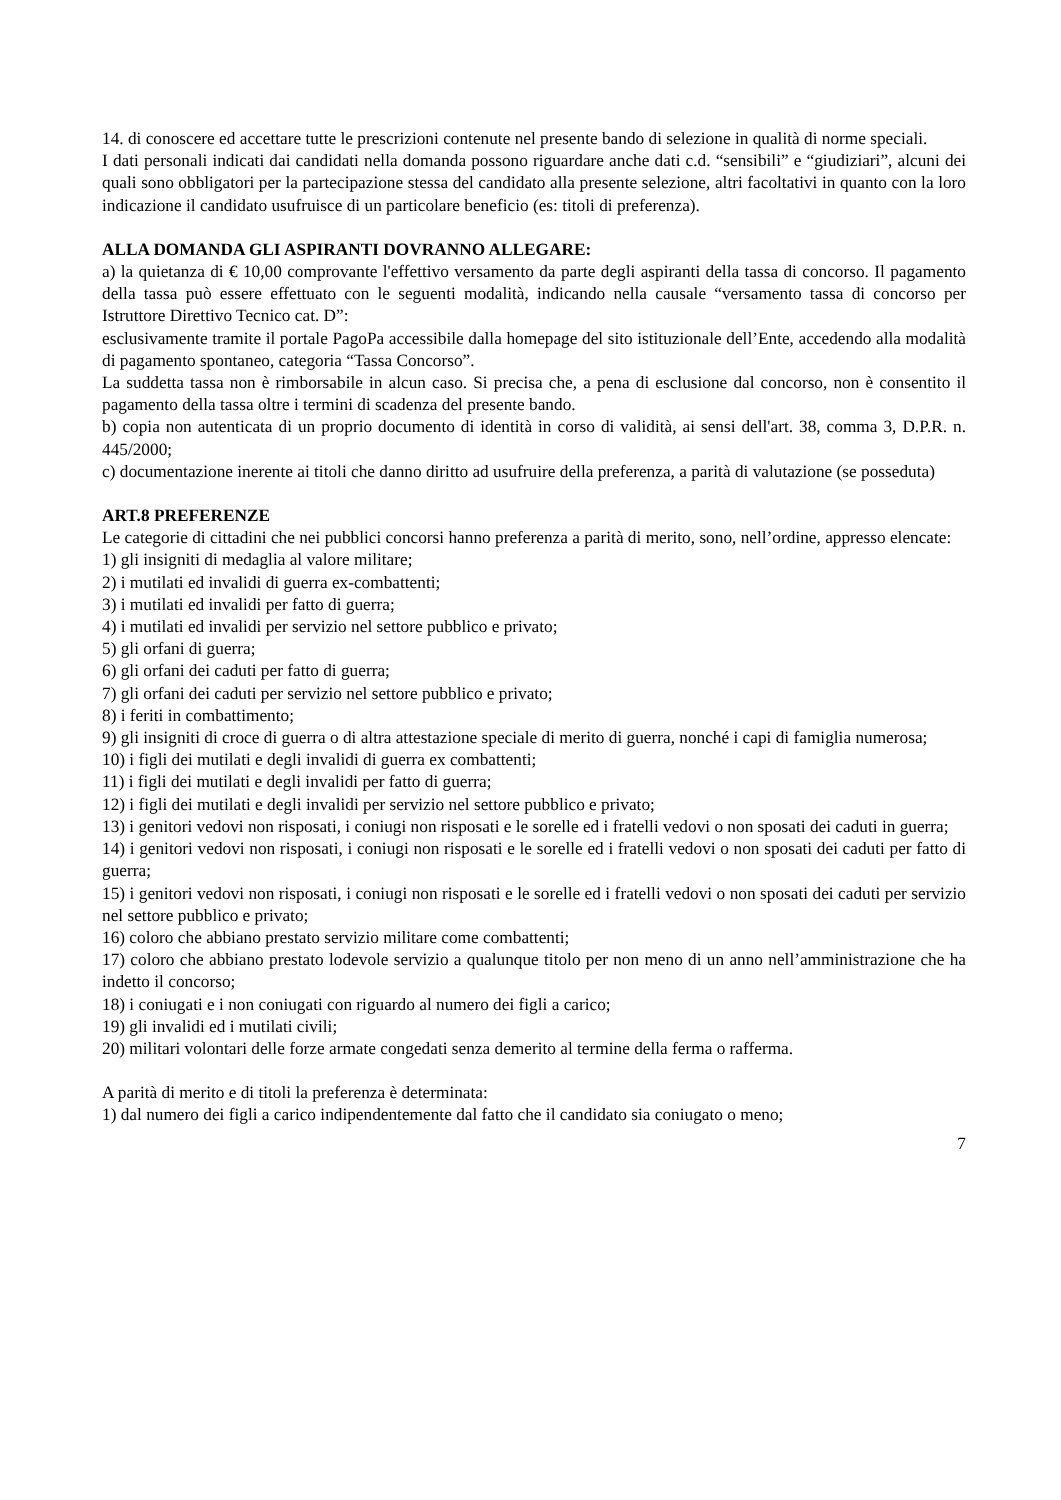14. di conoscere ed accettare tutte le prescrizioni contenute nel presente bando di selezione in qualità di norme speciali.
I dati personali indicati dai candidati nella domanda possono riguardare anche dati c.d. “sensibili” e “giudiziari”, alcuni dei quali sono obbligatori per la partecipazione stessa del candidato alla presente selezione, altri facoltativi in quanto con la loro indicazione il candidato usufruisce di un particolare beneficio (es: titoli di preferenza).
ALLA DOMANDA GLI ASPIRANTI DOVRANNO ALLEGARE:
a) la quietanza di € 10,00 comprovante l'effettivo versamento da parte degli aspiranti della tassa di concorso. Il pagamento della tassa può essere effettuato con le seguenti modalità, indicando nella causale “versamento tassa di concorso per Istruttore Direttivo Tecnico cat. D”:
esclusivamente tramite il portale PagoPa accessibile dalla homepage del sito istituzionale dell’Ente, accedendo alla modalità di pagamento spontaneo, categoria “Tassa Concorso”.
La suddetta tassa non è rimborsabile in alcun caso. Si precisa che, a pena di esclusione dal concorso, non è consentito il pagamento della tassa oltre i termini di scadenza del presente bando.
b) copia non autenticata di un proprio documento di identità in corso di validità, ai sensi dell'art. 38, comma 3, D.P.R. n. 445/2000;
c) documentazione inerente ai titoli che danno diritto ad usufruire della preferenza, a parità di valutazione (se posseduta)
ART.8 PREFERENZE
Le categorie di cittadini che nei pubblici concorsi hanno preferenza a parità di merito, sono, nell’ordine, appresso elencate:
1) gli insigniti di medaglia al valore militare;
2) i mutilati ed invalidi di guerra ex-combattenti;
3) i mutilati ed invalidi per fatto di guerra;
4) i mutilati ed invalidi per servizio nel settore pubblico e privato;
5) gli orfani di guerra;
6) gli orfani dei caduti per fatto di guerra;
7) gli orfani dei caduti per servizio nel settore pubblico e privato;
8) i feriti in combattimento;
9) gli insigniti di croce di guerra o di altra attestazione speciale di merito di guerra, nonché i capi di famiglia numerosa;
10) i figli dei mutilati e degli invalidi di guerra ex combattenti;
11) i figli dei mutilati e degli invalidi per fatto di guerra;
12) i figli dei mutilati e degli invalidi per servizio nel settore pubblico e privato;
13) i genitori vedovi non risposati, i coniugi non risposati e le sorelle ed i fratelli vedovi o non sposati dei caduti in guerra;
14) i genitori vedovi non risposati, i coniugi non risposati e le sorelle ed i fratelli vedovi o non sposati dei caduti per fatto di guerra;
15) i genitori vedovi non risposati, i coniugi non risposati e le sorelle ed i fratelli vedovi o non sposati dei caduti per servizio nel settore pubblico e privato;
16) coloro che abbiano prestato servizio militare come combattenti;
17) coloro che abbiano prestato lodevole servizio a qualunque titolo per non meno di un anno nell’amministrazione che ha indetto il concorso;
18) i coniugati e i non coniugati con riguardo al numero dei figli a carico;
19) gli invalidi ed i mutilati civili;
20) militari volontari delle forze armate congedati senza demerito al termine della ferma o rafferma.
A parità di merito e di titoli la preferenza è determinata:
1) dal numero dei figli a carico indipendentemente dal fatto che il candidato sia coniugato o meno;
7